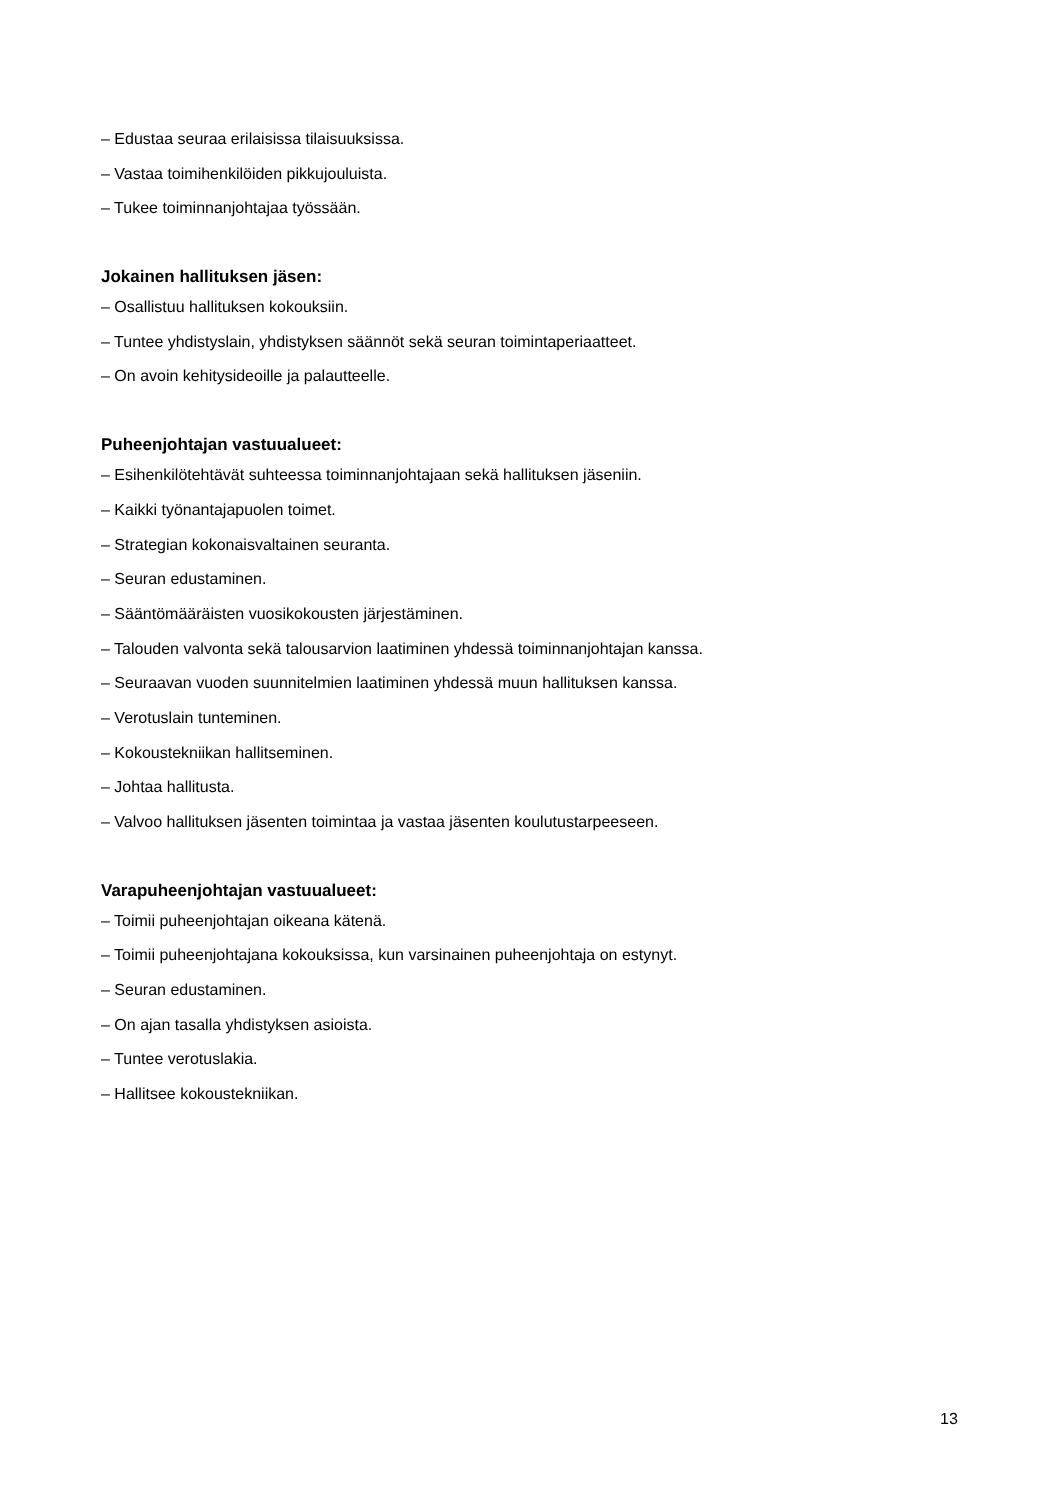‒ Edustaa seuraa erilaisissa tilaisuuksissa.
‒ Vastaa toimihenkilöiden pikkujouluista.
‒ Tukee toiminnanjohtajaa työssään.
Jokainen hallituksen jäsen:
‒ Osallistuu hallituksen kokouksiin.
‒ Tuntee yhdistyslain, yhdistyksen säännöt sekä seuran toimintaperiaatteet.
‒ On avoin kehitysideoille ja palautteelle.
Puheenjohtajan vastuualueet:
‒ Esihenkilötehtävät suhteessa toiminnanjohtajaan sekä hallituksen jäseniin.
‒ Kaikki työnantajapuolen toimet.
‒ Strategian kokonaisvaltainen seuranta.
‒ Seuran edustaminen.
‒ Sääntömääräisten vuosikokousten järjestäminen.
‒ Talouden valvonta sekä talousarvion laatiminen yhdessä toiminnanjohtajan kanssa.
‒ Seuraavan vuoden suunnitelmien laatiminen yhdessä muun hallituksen kanssa.
‒ Verotuslain tunteminen.
‒ Kokoustekniikan hallitseminen.
‒ Johtaa hallitusta.
‒ Valvoo hallituksen jäsenten toimintaa ja vastaa jäsenten koulutustarpeeseen.
Varapuheenjohtajan vastuualueet:
‒ Toimii puheenjohtajan oikeana kätenä.
‒ Toimii puheenjohtajana kokouksissa, kun varsinainen puheenjohtaja on estynyt.
‒ Seuran edustaminen.
‒ On ajan tasalla yhdistyksen asioista.
‒ Tuntee verotuslakia.
‒ Hallitsee kokoustekniikan.
13